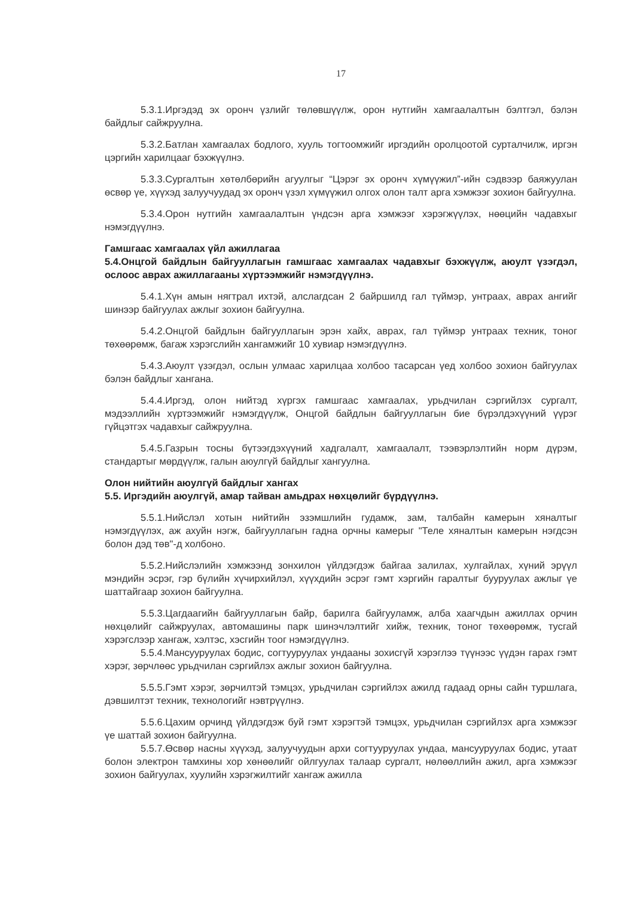17
5.3.1.Иргэдэд эх оронч үзлийг төлөвшүүлж, орон нутгийн хамгаалалтын бэлтгэл, бэлэн байдлыг сайжруулна.
5.3.2.Батлан хамгаалах бодлого, хууль тогтоомжийг иргэдийн оролцоотой сурталчилж, иргэн цэргийн харилцааг бэхжүүлнэ.
5.3.3.Сургалтын хөтөлбөрийн агуулгыг “Цэрэг эх оронч хүмүүжил”-ийн сэдвээр баяжуулан өсвөр үе, хүүхэд залуучуудад эх оронч үзэл хүмүүжил олгох олон талт арга хэмжээг зохион байгуулна.
5.3.4.Орон нутгийн хамгаалалтын үндсэн арга хэмжээг хэрэгжүүлэх, нөөцийн чадавхыг нэмэгдүүлнэ.
Гамшгаас хамгаалах үйл ажиллагаа
5.4.Онцгой байдлын байгууллагын гамшгаас хамгаалах чадавхыг бэхжүүлж, аюулт үзэгдэл, ослоос аврах ажиллагааны хүртээмжийг нэмэгдүүлнэ.
5.4.1.Хүн амын нягтрал ихтэй, алслагдсан 2 байршилд гал түймэр, унтраах, аврах ангийг шинээр байгуулах ажлыг зохион байгуулна.
5.4.2.Онцгой байдлын байгууллагын эрэн хайх, аврах, гал түймэр унтраах техник, тоног төхөөрөмж, багаж хэрэгслийн хангамжийг 10 хувиар нэмэгдүүлнэ.
5.4.3.Аюулт үзэгдэл, ослын улмаас харилцаа холбоо тасарсан үед холбоо зохион байгуулах бэлэн байдлыг хангана.
5.4.4.Иргэд, олон нийтэд хүргэх гамшгаас хамгаалах, урьдчилан сэргийлэх сургалт, мэдээллийн хүртээмжийг нэмэгдүүлж, Онцгой байдлын байгууллагын бие бүрэлдэхүүний үүрэг гүйцэтгэх чадавхыг сайжруулна.
5.4.5.Газрын тосны бүтээгдэхүүний хадгалалт, хамгаалалт, тээвэрлэлтийн норм дүрэм, стандартыг мөрдүүлж, галын аюулгүй байдлыг хангуулна.
Олон нийтийн аюулгүй байдлыг хангах
5.5. Иргэдийн аюулгүй, амар тайван амьдрах нөхцөлийг бүрдүүлнэ.
5.5.1.Нийслэл хотын нийтийн эзэмшлийн гудамж, зам, талбайн камерын хяналтыг нэмэгдүүлэх, аж ахуйн нэгж, байгууллагын гадна орчны камерыг "Теле хяналтын камерын нэгдсэн болон дэд төв"-д холбоно.
5.5.2.Нийслэлийн хэмжээнд зонхилон үйлдэгдэж байгаа залилах, хулгайлах, хүний эрүүл мэндийн эсрэг, гэр бүлийн хүчирхийлэл, хүүхдийн эсрэг гэмт хэргийн гаралтыг бууруулах ажлыг үе шаттайгаар зохион байгуулна.
5.5.3.Цагдаагийн байгууллагын байр, барилга байгууламж, алба хаагчдын ажиллах орчин нөхцөлийг сайжруулах, автомашины парк шинэчлэлтийг хийж, техник, тоног төхөөрөмж, тусгай хэрэгслээр хангаж, хэлтэс, хэсгийн тоог нэмэгдүүлнэ.
5.5.4.Мансууруулах бодис, согтууруулах ундааны зохисгүй хэрэглээ түүнээс үүдэн гарах гэмт хэрэг, зөрчлөөс урьдчилан сэргийлэх ажлыг зохион байгуулна.
5.5.5.Гэмт хэрэг, зөрчилтэй тэмцэх, урьдчилан сэргийлэх ажилд гадаад орны сайн туршлага, дэвшилтэт техник, технологийг нэвтрүүлнэ.
5.5.6.Цахим орчинд үйлдэгдэж буй гэмт хэрэгтэй тэмцэх, урьдчилан сэргийлэх арга хэмжээг үе шаттай зохион байгуулна.
5.5.7.Өсвөр насны хүүхэд, залуучуудын архи согтууруулах ундаа, мансууруулах бодис, утаат болон электрон тамхины хор хөнөөлийг ойлгуулах талаар сургалт, нөлөөллийн ажил, арга хэмжээг зохион байгуулах, хуулийн хэрэгжилтийг хангаж ажилла